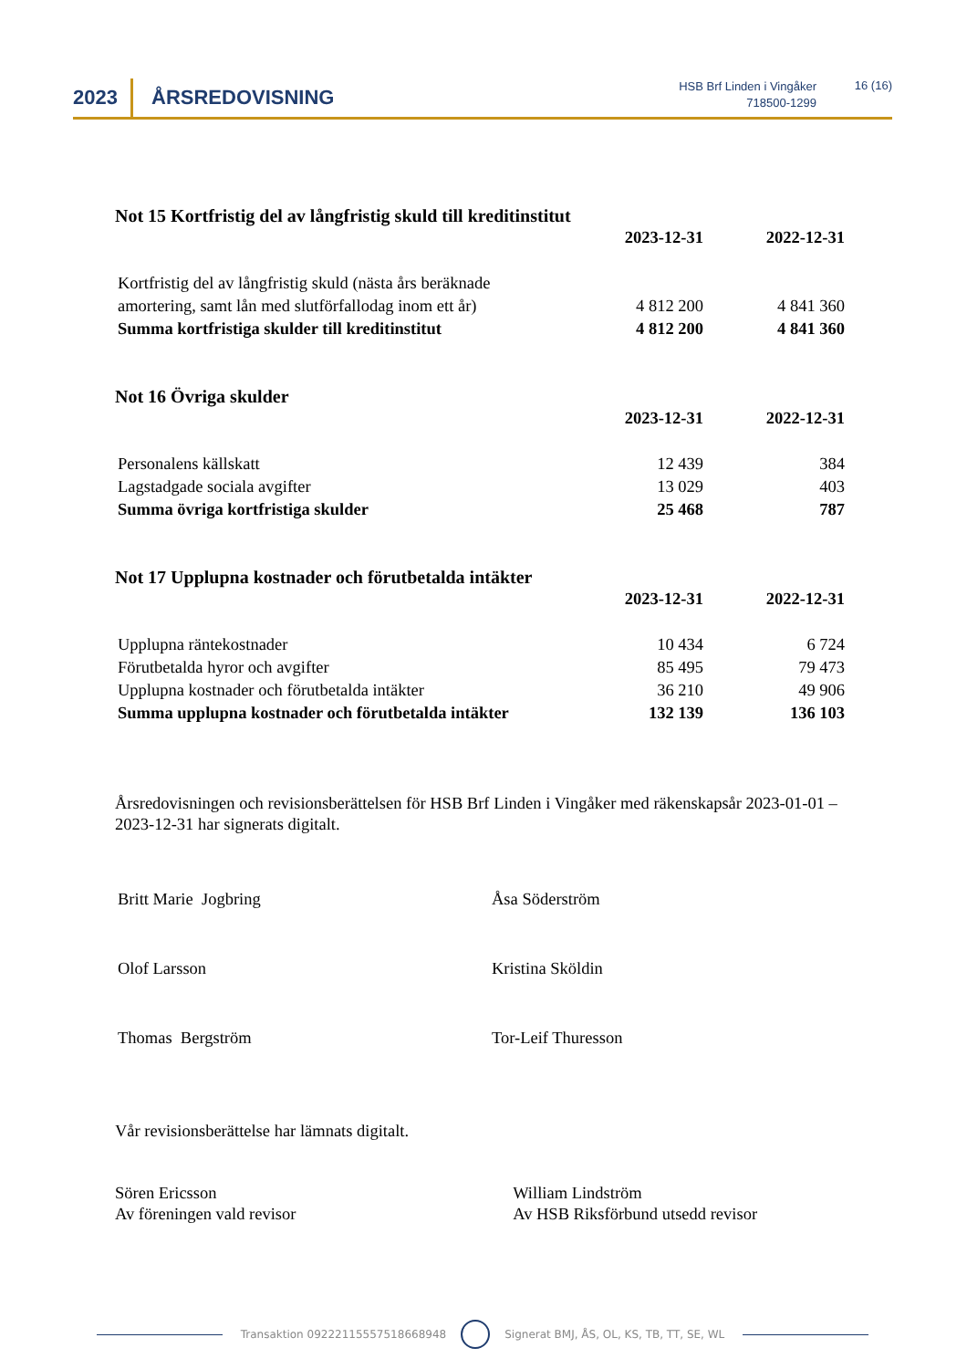2023 ÅRSREDOVISNING
HSB Brf Linden i Vingåker
718500-1299
16 (16)
Not 15 Kortfristig del av långfristig skuld till kreditinstitut
| | 2023-12-31 | 2022-12-31 |
| --- | --- | --- |
| Kortfristig del av långfristig skuld (nästa års beräknade amortering, samt lån med slutförfallodag inom ett år) | 4 812 200 | 4 841 360 |
| Summa kortfristiga skulder till kreditinstitut | 4 812 200 | 4 841 360 |
Not 16 Övriga skulder
| | 2023-12-31 | 2022-12-31 |
| --- | --- | --- |
| Personalens källskatt | 12 439 | 384 |
| Lagstadgade sociala avgifter | 13 029 | 403 |
| Summa övriga kortfristiga skulder | 25 468 | 787 |
Not 17 Upplupna kostnader och förutbetalda intäkter
| | 2023-12-31 | 2022-12-31 |
| --- | --- | --- |
| Upplupna räntekostnader | 10 434 | 6 724 |
| Förutbetalda hyror och avgifter | 85 495 | 79 473 |
| Upplupna kostnader och förutbetalda intäkter | 36 210 | 49 906 |
| Summa upplupna kostnader och förutbetalda intäkter | 132 139 | 136 103 |
Årsredovisningen och revisionsberättelsen för HSB Brf Linden i Vingåker med räkenskapsår 2023-01-01 – 2023-12-31 har signerats digitalt.
Britt Marie Jogbring Åsa Söderström
Olof Larsson Kristina Sköldin
Thomas Bergström Tor-Leif Thuresson
Vår revisionsberättelse har lämnats digitalt.
Sören Ericsson
Av föreningen vald revisor
William Lindström
Av HSB Riksförbund utsedd revisor
Transaktion 09222115557518668948 Signerat BMJ, ÅS, OL, KS, TB, TT, SE, WL